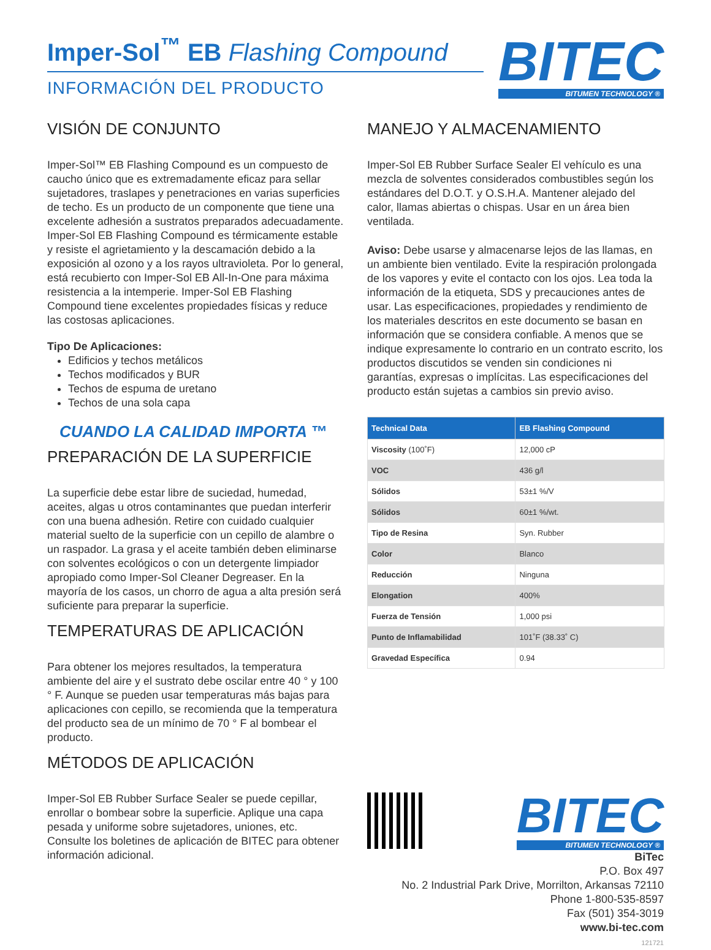Imper-Sol<sup>™</sup> EB Flashing Compound
INFORMACIÓN DEL PRODUCTO
BITEC
BITUMEN TECHNOLOGY ®
VISIÓN DE CONJUNTO
Imper-Sol™ EB Flashing Compound es un compuesto de caucho único que es extremadamente eficaz para sellar sujetadores, traslapes y penetraciones en varias superficies de techo. Es un producto de un componente que tiene una excelente adhesión a sustratos preparados adecuadamente. Imper-Sol EB Flashing Compound es térmicamente estable y resiste el agrietamiento y la descamación debido a la exposición al ozono y a los rayos ultravioleta. Por lo general, está recubierto con Imper-Sol EB All-In-One para máxima resistencia a la intemperie. Imper-Sol EB Flashing Compound tiene excelentes propiedades físicas y reduce las costosas aplicaciones.
Tipo De Aplicaciones:
Edificios y techos metálicos
Techos modificados y BUR
Techos de espuma de uretano
Techos de una sola capa
CUANDO LA CALIDAD IMPORTA ™
PREPARACIÓN DE LA SUPERFICIE
La superficie debe estar libre de suciedad, humedad, aceites, algas u otros contaminantes que puedan interferir con una buena adhesión. Retire con cuidado cualquier material suelto de la superficie con un cepillo de alambre o un raspador. La grasa y el aceite también deben eliminarse con solventes ecológicos o con un detergente limpiador apropiado como Imper-Sol Cleaner Degreaser. En la mayoría de los casos, un chorro de agua a alta presión será suficiente para preparar la superficie.
TEMPERATURAS DE APLICACIÓN
Para obtener los mejores resultados, la temperatura ambiente del aire y el sustrato debe oscilar entre 40 ° y 100 ° F. Aunque se pueden usar temperaturas más bajas para aplicaciones con cepillo, se recomienda que la temperatura del producto sea de un mínimo de 70 ° F al bombear el producto.
MÉTODOS DE APLICACIÓN
Imper-Sol EB Rubber Surface Sealer se puede cepillar, enrollar o bombear sobre la superficie. Aplique una capa pesada y uniforme sobre sujetadores, uniones, etc. Consulte los boletines de aplicación de BITEC para obtener información adicional.
MANEJO Y ALMACENAMIENTO
Imper-Sol EB Rubber Surface Sealer El vehículo es una mezcla de solventes considerados combustibles según los estándares del D.O.T. y O.S.H.A. Mantener alejado del calor, llamas abiertas o chispas. Usar en un área bien ventilada.
Aviso: Debe usarse y almacenarse lejos de las llamas, en un ambiente bien ventilado. Evite la respiración prolongada de los vapores y evite el contacto con los ojos. Lea toda la información de la etiqueta, SDS y precauciones antes de usar. Las especificaciones, propiedades y rendimiento de los materiales descritos en este documento se basan en información que se considera confiable. A menos que se indique expresamente lo contrario en un contrato escrito, los productos discutidos se venden sin condiciones ni garantías, expresas o implícitas. Las especificaciones del producto están sujetas a cambios sin previo aviso.
| Technical Data | EB Flashing Compound |
| --- | --- |
| Viscosity (100˚F) | 12,000 cP |
| VOC | 436 g/l |
| Sólidos | 53±1 %/V |
| Sólidos | 60±1 %/wt. |
| Tipo de Resina | Syn. Rubber |
| Color | Blanco |
| Reducción | Ninguna |
| Elongation | 400% |
| Fuerza de Tensión | 1,000 psi |
| Punto de Inflamabilidad | 101˚F (38.33˚ C) |
| Gravedad Específica | 0.94 |
BITEC
BITUMEN TECHNOLOGY ®
BiTec
P.O. Box 497
No. 2 Industrial Park Drive, Morrilton, Arkansas 72110
Phone 1-800-535-8597
Fax (501) 354-3019
www.bi-tec.com
121721